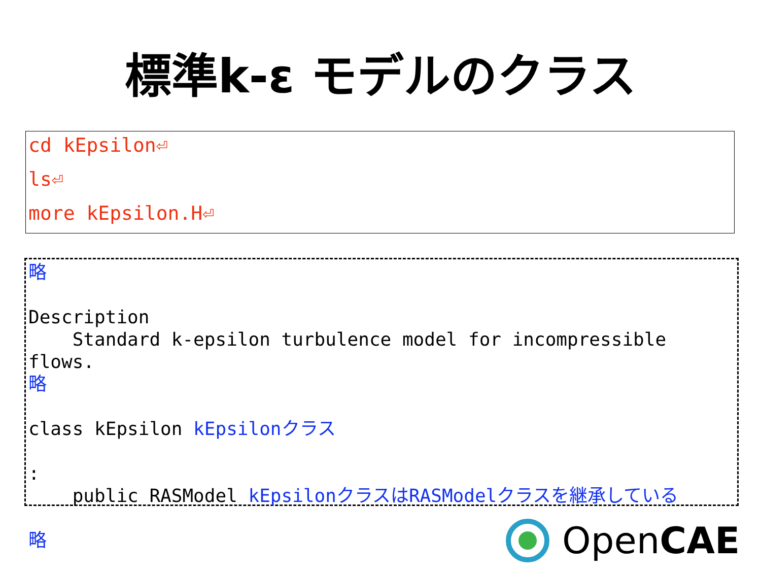標準k-ε モデルのクラス
cd kEpsilon⏎
ls⏎
more kEpsilon.H⏎
略 Description Standard k-epsilon turbulence model for incompressible flows. 略 class kEpsilon kEpsilonクラス : public RASModel kEpsilonクラスはRASModelクラスを継承している 略
OpenCAE